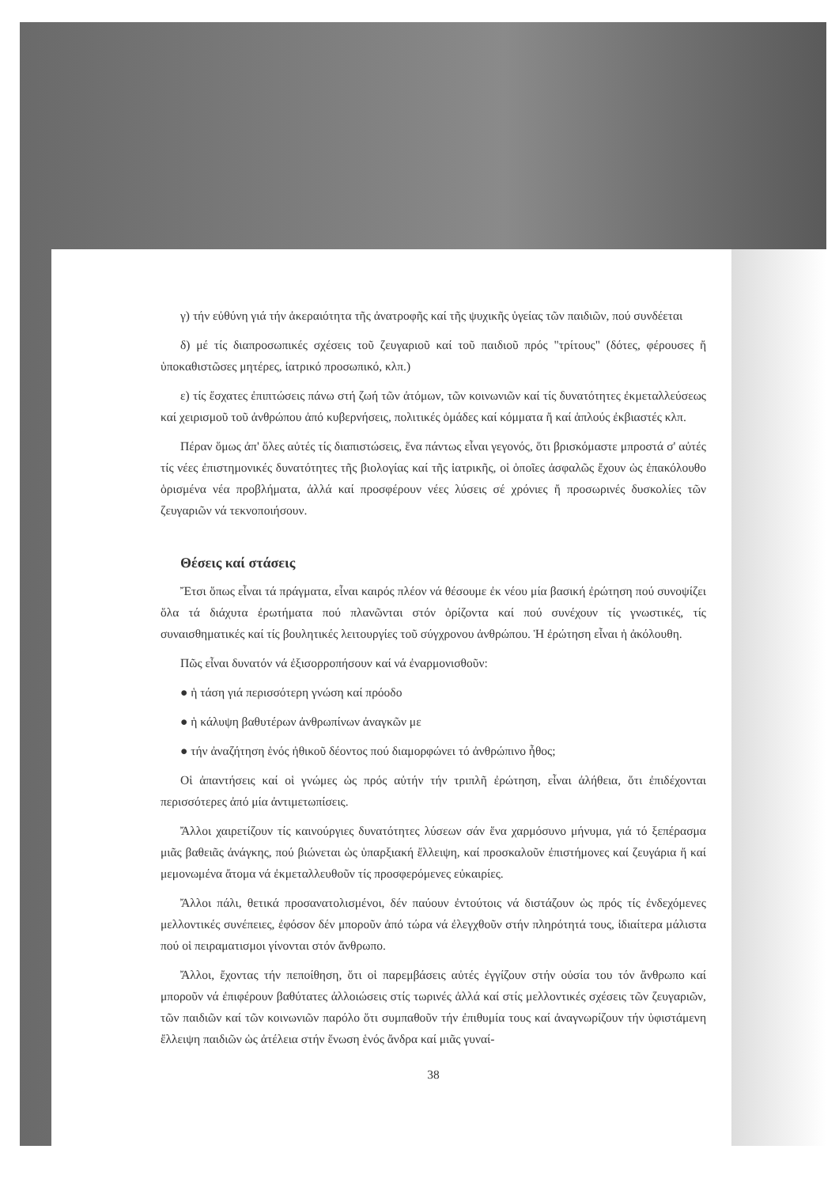γ) τήν εὐθύνη γιά τήν ἀκεραιότητα τῆς ἀνατροφῆς καί τῆς ψυχικῆς ὑγείας τῶν παιδιῶν, πού συνδέεται
δ) μέ τίς διαπροσωπικές σχέσεις τοῦ ζευγαριοῦ καί τοῦ παιδιοῦ πρός "τρίτους" (δότες, φέρουσες ἤ ὑποκαθιστῶσες μητέρες, ἰατρικό προσωπικό, κλπ.)
ε) τίς ἔσχατες ἐπιπτώσεις πάνω στή ζωή τῶν ἀτόμων, τῶν κοινωνιῶν καί τίς δυνατότητες ἐκμεταλλεύσεως καί χειρισμοῦ τοῦ ἀνθρώπου ἀπό κυβερνήσεις, πολιτικές ὁμάδες καί κόμματα ἤ καί ἁπλούς ἐκβιαστές κλπ.
Πέραν ὅμως ἀπ' ὅλες αὐτές τίς διαπιστώσεις, ἕνα πάντως εἶναι γεγονός, ὅτι βρισκόμαστε μπροστά σ' αὐτές τίς νέες ἐπιστημονικές δυνατότητες τῆς βιολογίας καί τῆς ἰατρικῆς, οἱ ὁποῖες ἀσφαλῶς ἔχουν ὡς ἐπακόλουθο ὁρισμένα νέα προβλήματα, ἀλλά καί προσφέρουν νέες λύσεις σέ χρόνιες ἤ προσωρινές δυσκολίες τῶν ζευγαριῶν νά τεκνοποιήσουν.
Θέσεις καί στάσεις
Ἔτσι ὅπως εἶναι τά πράγματα, εἶναι καιρός πλέον νά θέσουμε ἐκ νέου μία βασική ἐρώτηση πού συνοψίζει ὅλα τά διάχυτα ἐρωτήματα πού πλανῶνται στόν ὁρίζοντα καί πού συνέχουν τίς γνωστικές, τίς συναισθηματικές καί τίς βουλητικές λειτουργίες τοῦ σύγχρονου ἀνθρώπου. Ἡ ἐρώτηση εἶναι ἡ ἀκόλουθη.
Πῶς εἶναι δυνατόν νά ἐξισορροπήσουν καί νά ἐναρμονισθοῦν:
● ἡ τάση γιά περισσότερη γνώση καί πρόοδο
● ἡ κάλυψη βαθυτέρων ἀνθρωπίνων ἀναγκῶν με
● τήν ἀναζήτηση ἑνός ἠθικοῦ δέοντος πού διαμορφώνει τό ἀνθρώπινο ἦθος;
Οἱ ἀπαντήσεις καί οἱ γνώμες ὡς πρός αὐτήν τήν τριπλῆ ἐρώτηση, εἶναι ἀλήθεια, ὅτι ἐπιδέχονται περισσότερες ἀπό μία ἀντιμετωπίσεις.
Ἄλλοι χαιρετίζουν τίς καινούργιες δυνατότητες λύσεων σάν ἕνα χαρμόσυνο μήνυμα, γιά τό ξεπέρασμα μιᾶς βαθειᾶς ἀνάγκης, πού βιώνεται ὡς ὑπαρξιακή ἔλλειψη, καί προσκαλοῦν ἐπιστήμονες καί ζευγάρια ἤ καί μεμονωμένα ἄτομα νά ἐκμεταλλευθοῦν τίς προσφερόμενες εὐκαιρίες.
Ἄλλοι πάλι, θετικά προσανατολισμένοι, δέν παύουν ἐντούτοις νά διστάζουν ὡς πρός τίς ἐνδεχόμενες μελλοντικές συνέπειες, ἐφόσον δέν μποροῦν ἀπό τώρα νά ἐλεγχθοῦν στήν πληρότητά τους, ἰδιαίτερα μάλιστα πού οἱ πειραματισμοι γίνονται στόν ἄνθρωπο.
Ἄλλοι, ἔχοντας τήν πεποίθηση, ὅτι οἱ παρεμβάσεις αὐτές ἐγγίζουν στήν οὐσία του τόν ἄνθρωπο καί μποροῦν νά ἐπιφέρουν βαθύτατες ἀλλοιώσεις στίς τωρινές ἀλλά καί στίς μελλοντικές σχέσεις τῶν ζευγαριῶν, τῶν παιδιῶν καί τῶν κοινωνιῶν παρόλο ὅτι συμπαθοῦν τήν ἐπιθυμία τους καί ἀναγνωρίζουν τήν ὑφιστάμενη ἔλλειψη παιδιῶν ὡς ἀτέλεια στήν ἕνωση ἑνός ἄνδρα καί μιᾶς γυναί-
38